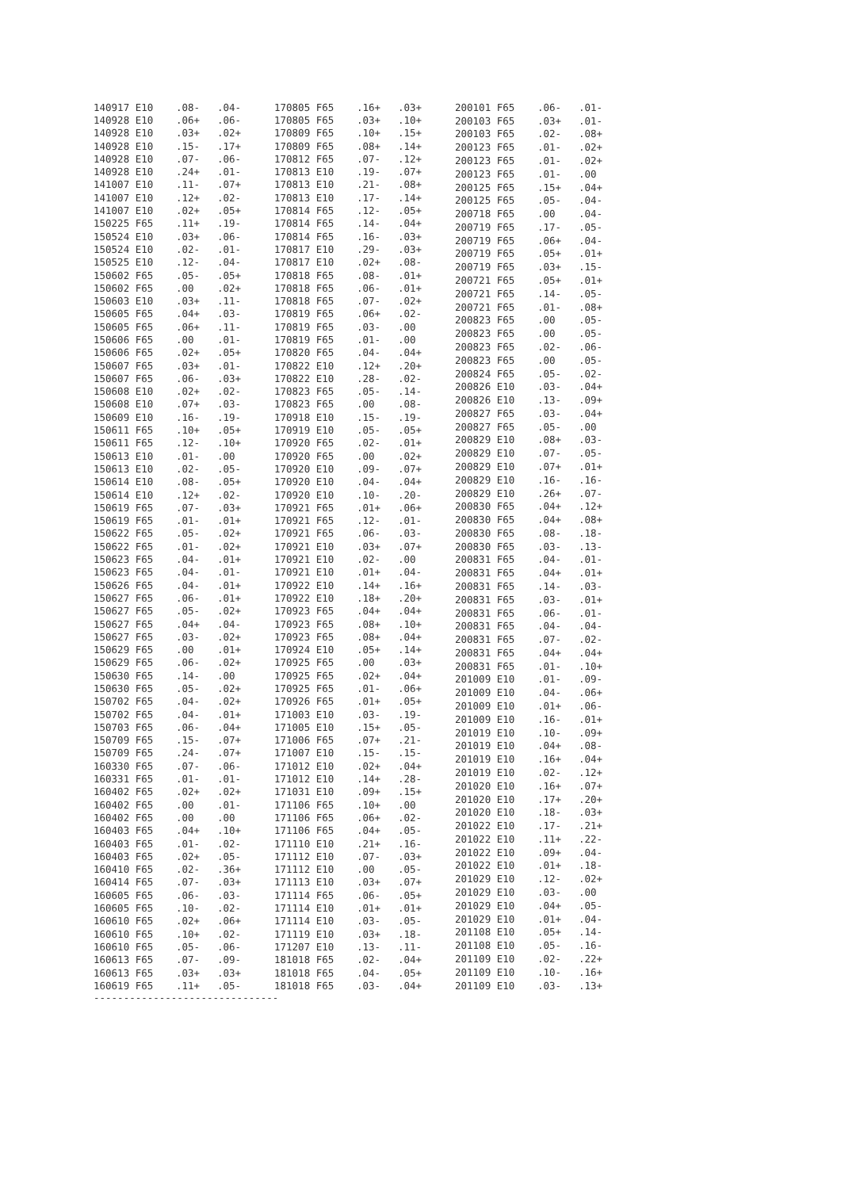| 140917 E10 | .08- | .04- |
| 140928 E10 | .06+ | .06- |
| 140928 E10 | .03+ | .02+ |
| 140928 E10 | .15- | .17+ |
| 140928 E10 | .07- | .06- |
| 140928 E10 | .24+ | .01- |
| 141007 E10 | .11- | .07+ |
| 141007 E10 | .12+ | .02- |
| 141007 E10 | .02+ | .05+ |
| 150225 F65 | .11+ | .19- |
| 150524 E10 | .03+ | .06- |
| 150524 E10 | .02- | .01- |
| 150525 E10 | .12- | .04- |
| 150602 F65 | .05- | .05+ |
| 150602 F65 | .00 | .02+ |
| 150603 E10 | .03+ | .11- |
| 150605 F65 | .04+ | .03- |
| 150605 F65 | .06+ | .11- |
| 150606 F65 | .00 | .01- |
| 150606 F65 | .02+ | .05+ |
| 150607 F65 | .03+ | .01- |
| 150607 F65 | .06- | .03+ |
| 150608 E10 | .02+ | .02- |
| 150608 E10 | .07+ | .03- |
| 150609 E10 | .16- | .19- |
| 150611 F65 | .10+ | .05+ |
| 150611 F65 | .12- | .10+ |
| 150613 E10 | .01- | .00 |
| 150613 E10 | .02- | .05- |
| 150614 E10 | .08- | .05+ |
| 150614 E10 | .12+ | .02- |
| 150619 F65 | .07- | .03+ |
| 150619 F65 | .01- | .01+ |
| 150622 F65 | .05- | .02+ |
| 150622 F65 | .01- | .02+ |
| 150623 F65 | .04- | .01+ |
| 150623 F65 | .04- | .01- |
| 150626 F65 | .04- | .01+ |
| 150627 F65 | .06- | .01+ |
| 150627 F65 | .05- | .02+ |
| 150627 F65 | .04+ | .04- |
| 150627 F65 | .03- | .02+ |
| 150629 F65 | .00 | .01+ |
| 150629 F65 | .06- | .02+ |
| 150630 F65 | .14- | .00 |
| 150630 F65 | .05- | .02+ |
| 150702 F65 | .04- | .02+ |
| 150702 F65 | .04- | .01+ |
| 150703 F65 | .06- | .04+ |
| 150709 F65 | .15- | .07+ |
| 150709 F65 | .24- | .07+ |
| 160330 F65 | .07- | .06- |
| 160331 F65 | .01- | .01- |
| 160402 F65 | .02+ | .02+ |
| 160402 F65 | .00 | .01- |
| 160402 F65 | .00 | .00 |
| 160403 F65 | .04+ | .10+ |
| 160403 F65 | .01- | .02- |
| 160403 F65 | .02+ | .05- |
| 160410 F65 | .02- | .36+ |
| 160414 F65 | .07- | .03+ |
| 160605 F65 | .06- | .03- |
| 160605 F65 | .10- | .02- |
| 160610 F65 | .02+ | .06+ |
| 160610 F65 | .10+ | .02- |
| 160610 F65 | .05- | .06- |
| 160613 F65 | .07- | .09- |
| 160613 F65 | .03+ | .03+ |
| 160619 F65 | .11+ | .05- |
| 170805 F65 | .16+ | .03+ |
| 170805 F65 | .03+ | .10+ |
| 170809 F65 | .10+ | .15+ |
| 170809 F65 | .08+ | .14+ |
| 170812 F65 | .07- | .12+ |
| 170813 E10 | .19- | .07+ |
| 170813 E10 | .21- | .08+ |
| 170813 E10 | .17- | .14+ |
| 170814 F65 | .12- | .05+ |
| 170814 F65 | .14- | .04+ |
| 170814 F65 | .16- | .03+ |
| 170817 E10 | .29- | .03+ |
| 170817 E10 | .02+ | .08- |
| 170818 F65 | .08- | .01+ |
| 170818 F65 | .06- | .01+ |
| 170818 F65 | .07- | .02+ |
| 170819 F65 | .06+ | .02- |
| 170819 F65 | .03- | .00 |
| 170819 F65 | .01- | .00 |
| 170820 F65 | .04- | .04+ |
| 170822 E10 | .12+ | .20+ |
| 170822 E10 | .28- | .02- |
| 170823 F65 | .05- | .14- |
| 170823 F65 | .00 | .08- |
| 170918 E10 | .15- | .19- |
| 170919 E10 | .05- | .05+ |
| 170920 F65 | .02- | .01+ |
| 170920 F65 | .00 | .02+ |
| 170920 E10 | .09- | .07+ |
| 170920 E10 | .04- | .04+ |
| 170920 E10 | .10- | .20- |
| 170921 F65 | .01+ | .06+ |
| 170921 F65 | .12- | .01- |
| 170921 F65 | .06- | .03- |
| 170921 E10 | .03+ | .07+ |
| 170921 E10 | .02- | .00 |
| 170921 E10 | .01+ | .04- |
| 170922 E10 | .14+ | .16+ |
| 170922 E10 | .18+ | .20+ |
| 170923 F65 | .04+ | .04+ |
| 170923 F65 | .08+ | .10+ |
| 170923 F65 | .08+ | .04+ |
| 170924 E10 | .05+ | .14+ |
| 170925 F65 | .00 | .03+ |
| 170925 F65 | .02+ | .04+ |
| 170925 F65 | .01- | .06+ |
| 170926 F65 | .01+ | .05+ |
| 171003 E10 | .03- | .19- |
| 171005 E10 | .15+ | .05- |
| 171006 F65 | .07+ | .21- |
| 171007 E10 | .15- | .15- |
| 171012 E10 | .02+ | .04+ |
| 171012 E10 | .14+ | .28- |
| 171031 E10 | .09+ | .15+ |
| 171106 F65 | .10+ | .00 |
| 171106 F65 | .06+ | .02- |
| 171106 F65 | .04+ | .05- |
| 171110 E10 | .21+ | .16- |
| 171112 E10 | .07- | .03+ |
| 171112 E10 | .00 | .05- |
| 171113 E10 | .03+ | .07+ |
| 171114 F65 | .06- | .05+ |
| 171114 E10 | .01+ | .01+ |
| 171114 E10 | .03- | .05- |
| 171119 E10 | .03+ | .18- |
| 171207 E10 | .13- | .11- |
| 181018 F65 | .02- | .04+ |
| 181018 F65 | .04- | .05+ |
| 181018 F65 | .03- | .04+ |
| 200101 F65 | .06- | .01- |
| 200103 F65 | .03+ | .01- |
| 200103 F65 | .02- | .08+ |
| 200123 F65 | .01- | .02+ |
| 200123 F65 | .01- | .02+ |
| 200123 F65 | .01- | .00 |
| 200125 F65 | .15+ | .04+ |
| 200125 F65 | .05- | .04- |
| 200718 F65 | .00 | .04- |
| 200719 F65 | .17- | .05- |
| 200719 F65 | .06+ | .04- |
| 200719 F65 | .05+ | .01+ |
| 200719 F65 | .03+ | .15- |
| 200721 F65 | .05+ | .01+ |
| 200721 F65 | .14- | .05- |
| 200721 F65 | .01- | .08+ |
| 200823 F65 | .00 | .05- |
| 200823 F65 | .00 | .05- |
| 200823 F65 | .02- | .06- |
| 200823 F65 | .00 | .05- |
| 200824 F65 | .05- | .02- |
| 200826 E10 | .03- | .04+ |
| 200826 E10 | .13- | .09+ |
| 200827 F65 | .03- | .04+ |
| 200827 F65 | .05- | .00 |
| 200829 E10 | .08+ | .03- |
| 200829 E10 | .07- | .05- |
| 200829 E10 | .07+ | .01+ |
| 200829 E10 | .16- | .16- |
| 200829 E10 | .26+ | .07- |
| 200830 F65 | .04+ | .12+ |
| 200830 F65 | .04+ | .08+ |
| 200830 F65 | .08- | .18- |
| 200830 F65 | .03- | .13- |
| 200831 F65 | .04- | .01- |
| 200831 F65 | .04+ | .01+ |
| 200831 F65 | .14- | .03- |
| 200831 F65 | .03- | .01+ |
| 200831 F65 | .06- | .01- |
| 200831 F65 | .04- | .04- |
| 200831 F65 | .07- | .02- |
| 200831 F65 | .04+ | .04+ |
| 200831 F65 | .01- | .10+ |
| 201009 E10 | .01- | .09- |
| 201009 E10 | .04- | .06+ |
| 201009 E10 | .01+ | .06- |
| 201009 E10 | .16- | .01+ |
| 201019 E10 | .10- | .09+ |
| 201019 E10 | .04+ | .08- |
| 201019 E10 | .16+ | .04+ |
| 201019 E10 | .02- | .12+ |
| 201020 E10 | .16+ | .07+ |
| 201020 E10 | .17+ | .20+ |
| 201020 E10 | .18- | .03+ |
| 201022 E10 | .17- | .21+ |
| 201022 E10 | .11+ | .22- |
| 201022 E10 | .09+ | .04- |
| 201022 E10 | .01+ | .18- |
| 201029 E10 | .12- | .02+ |
| 201029 E10 | .03- | .00 |
| 201029 E10 | .04+ | .05- |
| 201029 E10 | .01+ | .04- |
| 201108 E10 | .05+ | .14- |
| 201108 E10 | .05- | .16- |
| 201109 E10 | .02- | .22+ |
| 201109 E10 | .10- | .16+ |
| 201109 E10 | .03- | .13+ |
-------------------------------